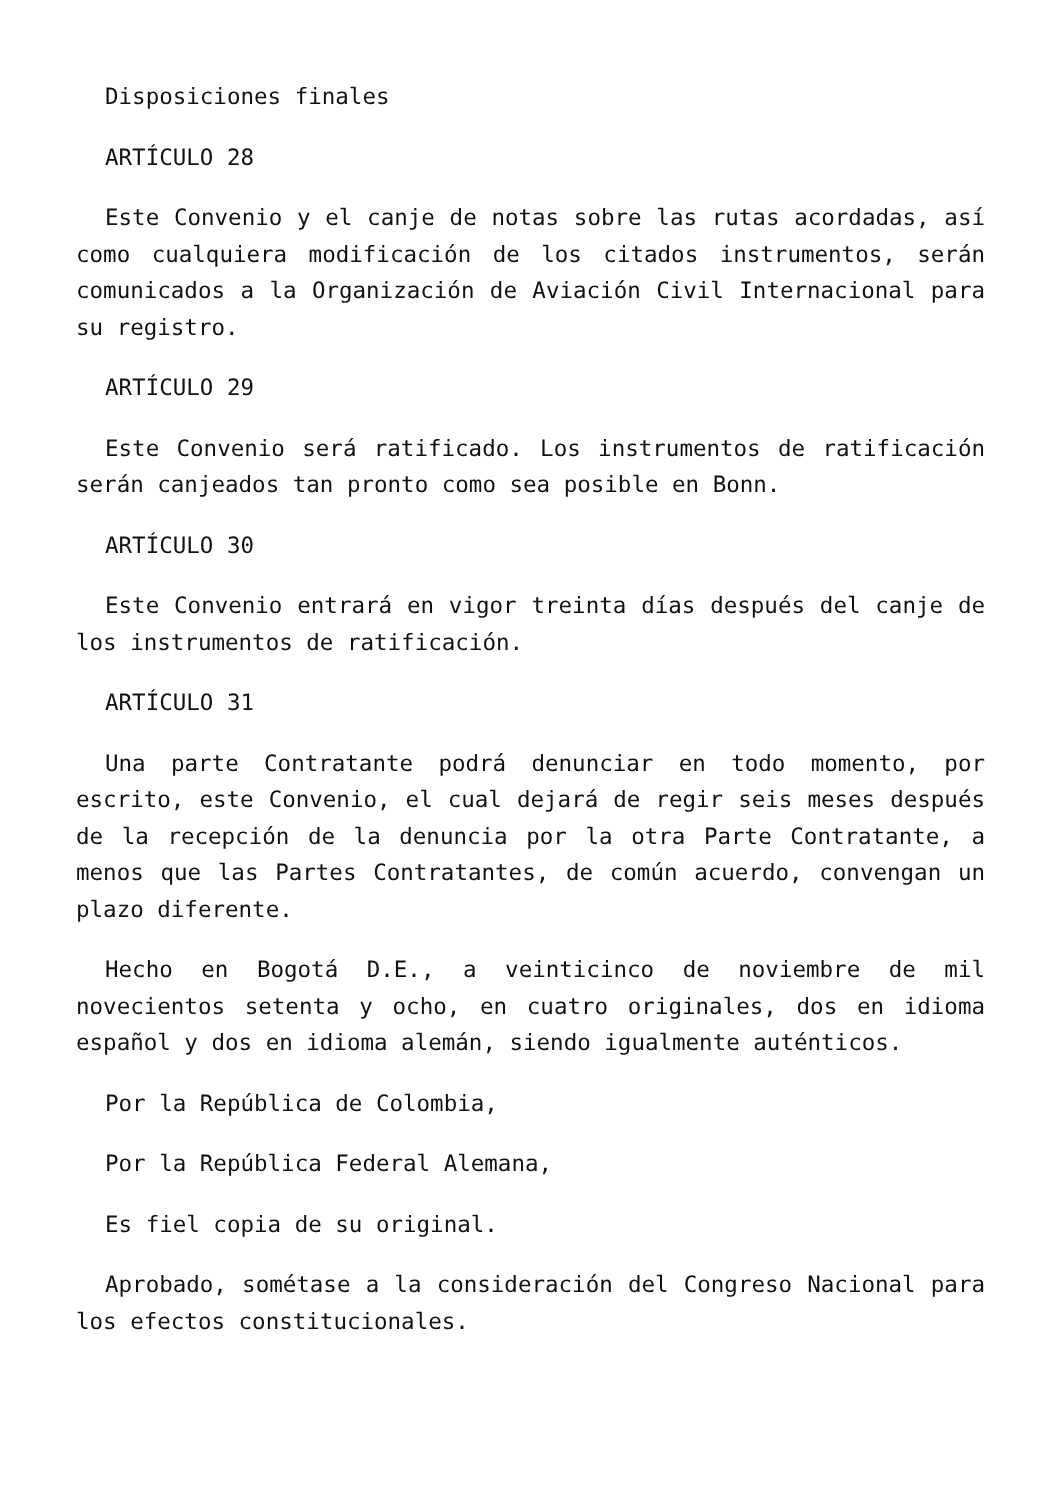Disposiciones finales
ARTÍCULO 28
Este Convenio y el canje de notas sobre las rutas acordadas, así como cualquiera modificación de los citados instrumentos, serán comunicados a la Organización de Aviación Civil Internacional para su registro.
ARTÍCULO 29
Este Convenio será ratificado. Los instrumentos de ratificación serán canjeados tan pronto como sea posible en Bonn.
ARTÍCULO 30
Este Convenio entrará en vigor treinta días después del canje de los instrumentos de ratificación.
ARTÍCULO 31
Una parte Contratante podrá denunciar en todo momento, por escrito, este Convenio, el cual dejará de regir seis meses después de la recepción de la denuncia por la otra Parte Contratante, a menos que las Partes Contratantes, de común acuerdo, convengan un plazo diferente.
Hecho en Bogotá D.E., a veinticinco de noviembre de mil novecientos setenta y ocho, en cuatro originales, dos en idioma español y dos en idioma alemán, siendo igualmente auténticos.
Por la República de Colombia,
Por la República Federal Alemana,
Es fiel copia de su original.
Aprobado, sométase a la consideración del Congreso Nacional para los efectos constitucionales.